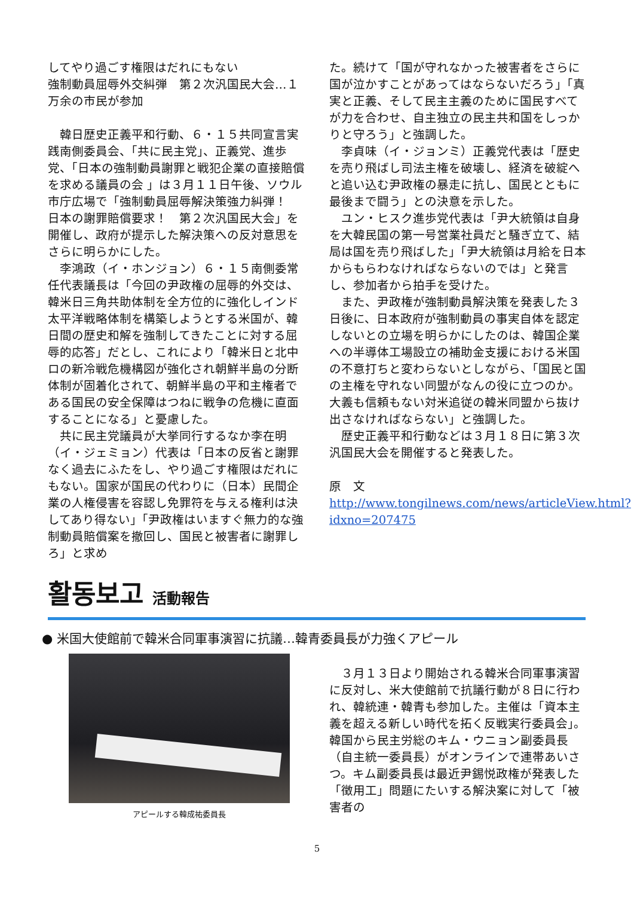してやり過ごす権限はだれにもない
強制動員屈辱外交糾弾　第２次汎国民大会…１万余の市民が参加
韓日歴史正義平和行動、６・１５共同宣言実践南側委員会、「共に民主党」、正義党、進歩党、「日本の強制動員謝罪と戦犯企業の直接賠償を求める議員の会 」は３月１１日午後、ソウル市庁広場で「強制動員屈辱解決策強力糾弾！　日本の謝罪賠償要求！　第２次汎国民大会」を開催し、政府が提示した解決策への反対意思をさらに明らかにした。
李鴻政（イ・ホンジョン）６・１５南側委常任代表議長は「今回の尹政権の屈辱的外交は、韓米日三角共助体制を全方位的に強化しインド太平洋戦略体制を構築しようとする米国が、韓日間の歴史和解を強制してきたことに対する屈辱的応答」だとし、これにより「韓米日と北中ロの新冷戦危機構図が強化され朝鮮半島の分断体制が固着化されて、朝鮮半島の平和主権者である国民の安全保障はつねに戦争の危機に直面することになる」と憂慮した。
共に民主党議員が大挙同行するなか李在明（イ・ジェミョン）代表は「日本の反省と謝罪なく過去にふたをし、やり過ごす権限はだれにもない。国家が国民の代わりに（日本）民間企業の人権侵害を容認し免罪符を与える権利は決してあり得ない」「尹政権はいますぐ無力的な強制動員賠償案を撤回し、国民と被害者に謝罪しろ」と求め
た。続けて「国が守れなかった被害者をさらに国が泣かすことがあってはならないだろう」「真実と正義、そして民主主義のために国民すべてが力を合わせ、自主独立の民主共和国をしっかりと守ろう」と強調した。
李貞味（イ・ジョンミ）正義党代表は「歴史を売り飛ばし司法主権を破壊し、経済を破綻へと追い込む尹政権の暴走に抗し、国民とともに最後まで闘う」との決意を示した。
ユン・ヒスク進歩党代表は「尹大統領は自身を大韓民国の第一号営業社員だと騒ぎ立て、結局は国を売り飛ばした」「尹大統領は月給を日本からもらわなければならないのでは」と発言し、参加者から拍手を受けた。
また、尹政権が強制動員解決策を発表した３日後に、日本政府が強制動員の事実自体を認定しないとの立場を明らかにしたのは、韓国企業への半導体工場設立の補助金支援における米国の不意打ちと変わらないとしながら、「国民と国の主権を守れない同盟がなんの役に立つのか。大義も信頼もない対米追従の韓米同盟から抜け出さなければならない」と強調した。
歴史正義平和行動などは３月１８日に第３次汎国民大会を開催すると発表した。
原　文　http://www.tongilnews.com/news/articleView.html?idxno=207475
활동보고 活動報告
● 米国大使館前で韓米合同軍事演習に抗議…韓青委員長が力強くアピール
アピールする韓成祐委員長
３月１３日より開始される韓米合同軍事演習に反対し、米大使館前で抗議行動が８日に行われ、韓統連・韓青も参加した。主催は「資本主義を超える新しい時代を拓く反戦実行委員会」。韓国から民主労総のキム・ウニョン副委員長（自主統一委員長）がオンラインで連帯あいさつ。キム副委員長は最近尹錫悦政権が発表した「徴用工」問題にたいする解決案に対して「被害者の
5